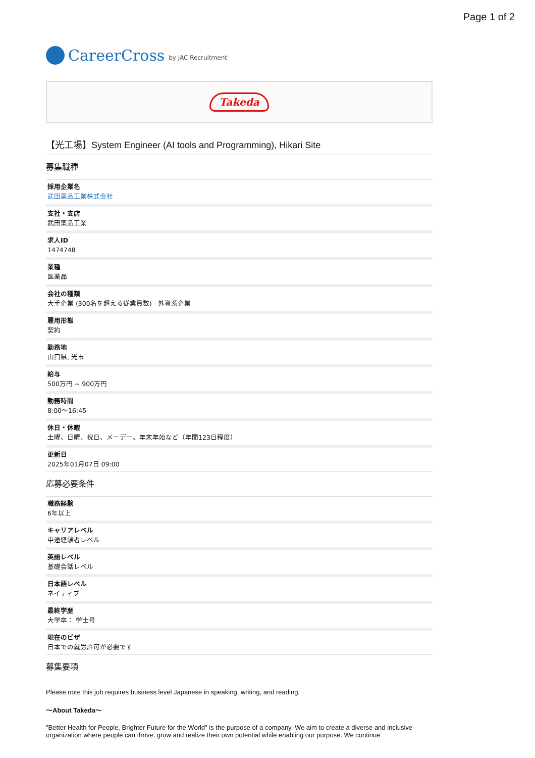Page 1 of 2
CareerCross by JAC Recruitment
Takeda
【光工場】System Engineer (AI tools and Programming), Hikari Site
募集職種
採用企業名
武田薬品工業株式会社
支社・支店
武田薬品工業
求人ID
1474748
業種
医薬品
会社の種類
大手企業 (300名を超える従業員数) - 外資系企業
雇用形態
契約
勤務地
山口県, 光市
給与
500万円 ~ 900万円
勤務時間
8:00〜16:45
休日・休暇
土曜、日曜、祝日、メーデー、年末年始など（年間123日程度）
更新日
2025年01月07日 09:00
応募必要条件
職務経験
6年以上
キャリアレベル
中途経験者レベル
英語レベル
基礎会話レベル
日本語レベル
ネイティブ
最終学歴
大学卒： 学士号
現在のビザ
日本での就労許可が必要です
募集要項
Please note this job requires business level Japanese in speaking, writing, and reading.
〜About Takeda〜
"Better Health for People, Brighter Future for the World" is the purpose of a company. We aim to create a diverse and inclusive organization where people can thrive, grow and realize their own potential while enabling our purpose. We continue